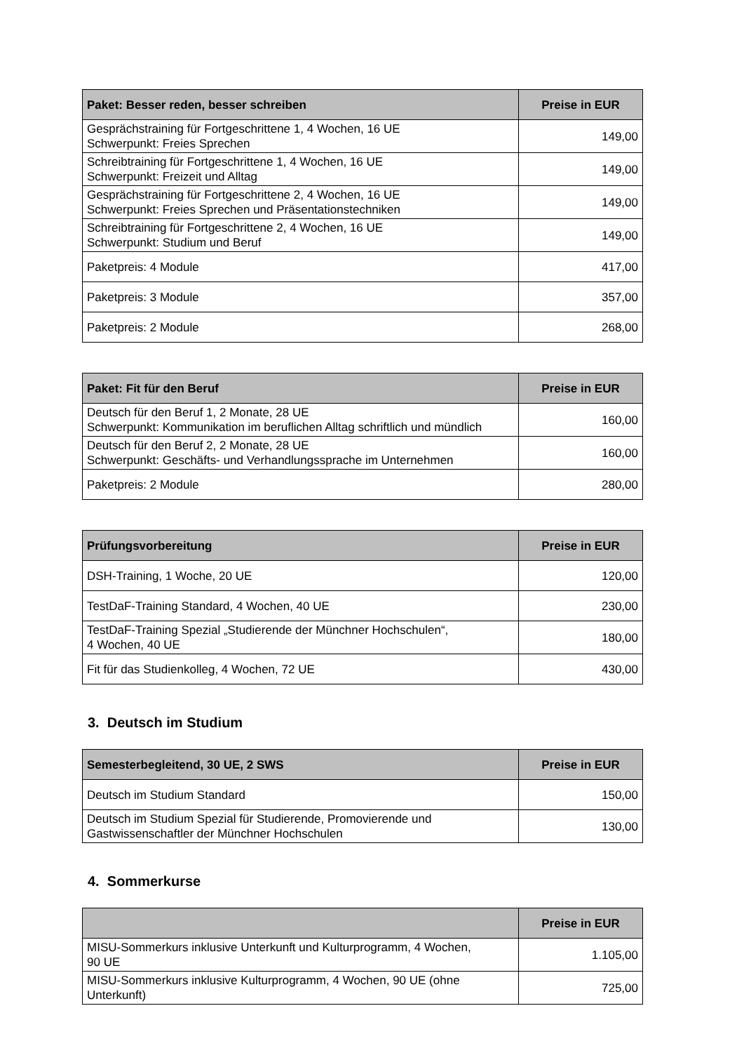| Paket: Besser reden, besser schreiben | Preise in EUR |
| --- | --- |
| Gesprächstraining für Fortgeschrittene 1, 4 Wochen, 16 UE Schwerpunkt: Freies Sprechen | 149,00 |
| Schreibtraining für Fortgeschrittene 1, 4 Wochen, 16 UE Schwerpunkt: Freizeit und Alltag | 149,00 |
| Gesprächstraining für Fortgeschrittene 2, 4 Wochen, 16 UE Schwerpunkt: Freies Sprechen und Präsentationstechniken | 149,00 |
| Schreibtraining für Fortgeschrittene 2, 4 Wochen, 16 UE Schwerpunkt: Studium und Beruf | 149,00 |
| Paketpreis: 4 Module | 417,00 |
| Paketpreis: 3 Module | 357,00 |
| Paketpreis: 2 Module | 268,00 |
| Paket: Fit für den Beruf | Preise in EUR |
| --- | --- |
| Deutsch für den Beruf 1, 2 Monate, 28 UE Schwerpunkt: Kommunikation im beruflichen Alltag schriftlich und mündlich | 160,00 |
| Deutsch für den Beruf 2, 2 Monate, 28 UE Schwerpunkt: Geschäfts- und Verhandlungssprache im Unternehmen | 160,00 |
| Paketpreis: 2 Module | 280,00 |
| Prüfungsvorbereitung | Preise in EUR |
| --- | --- |
| DSH-Training, 1 Woche, 20 UE | 120,00 |
| TestDaF-Training Standard, 4 Wochen, 40 UE | 230,00 |
| TestDaF-Training Spezial „Studierende der Münchner Hochschulen“, 4 Wochen, 40 UE | 180,00 |
| Fit für das Studienkolleg, 4 Wochen, 72 UE | 430,00 |
3. Deutsch im Studium
| Semesterbegleitend, 30 UE, 2 SWS | Preise in EUR |
| --- | --- |
| Deutsch im Studium Standard | 150,00 |
| Deutsch im Studium Spezial für Studierende, Promovierende und Gastwissenschaftler der Münchner Hochschulen | 130,00 |
4. Sommerkurse
| | Preise in EUR |
| --- | --- |
| MISU-Sommerkurs inklusive Unterkunft und Kulturprogramm, 4 Wochen, 90 UE | 1.105,00 |
| MISU-Sommerkurs inklusive Kulturprogramm, 4 Wochen, 90 UE (ohne Unterkunft) | 725,00 |